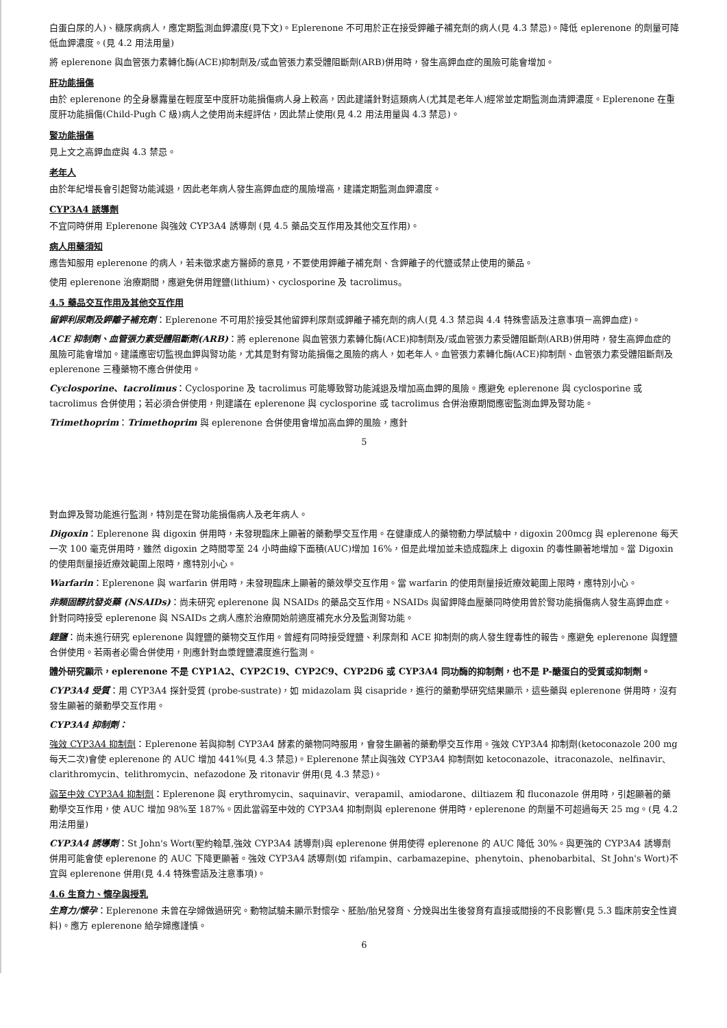白蛋白尿的人)、糖尿病病人，應定期監測血鉀濃度(見下文)。Eplerenone 不可用於正在接受鉀離子補充劑的病人(見 4.3 禁忌)。降低 eplerenone 的劑量可降低血鉀濃度。(見 4.2 用法用量)
將 eplerenone 與血管張力素轉化酶(ACE)抑制劑及/或血管張力素受體阻斷劑(ARB)併用時，發生高鉀血症的風險可能會增加。
肝功能損傷
由於 eplerenone 的全身暴露量在輕度至中度肝功能損傷病人身上較高，因此建議針對這類病人(尤其是老年人)經常並定期監測血清鉀濃度。Eplerenone 在重度肝功能損傷(Child-Pugh C 級)病人之使用尚未經評估，因此禁止使用(見 4.2 用法用量與 4.3 禁忌)。
腎功能損傷
見上文之高鉀血症與 4.3 禁忌。
老年人
由於年紀增長會引起腎功能減退，因此老年病人發生高鉀血症的風險增高，建議定期監測血鉀濃度。
CYP3A4 誘導劑
不宜同時併用 Eplerenone 與強效 CYP3A4 誘導劑 (見 4.5 藥品交互作用及其他交互作用)。
病人用藥須知
應告知服用 eplerenone 的病人，若未徵求處方醫師的意見，不要使用鉀離子補充劑、含鉀離子的代鹽或禁止使用的藥品。
使用 eplerenone 治療期間，應避免併用鋰鹽(lithium)、cyclosporine 及 tacrolimus。
4.5 藥品交互作用及其他交互作用
留鉀利尿劑及鉀離子補充劑：Eplerenone 不可用於接受其他留鉀利尿劑或鉀離子補充劑的病人(見 4.3 禁忌與 4.4 特殊警語及注意事項－高鉀血症)。
ACE 抑制劑、血管張力素受體阻斷劑(ARB)：將 eplerenone 與血管張力素轉化酶(ACE)抑制劑及/或血管張力素受體阻斷劑(ARB)併用時，發生高鉀血症的風險可能會增加。建議應密切監視血鉀與腎功能，尤其是對有腎功能損傷之風險的病人，如老年人。血管張力素轉化酶(ACE)抑制劑、血管張力素受體阻斷劑及 eplerenone 三種藥物不應合併使用。
Cyclosporine、tacrolimus：Cyclosporine 及 tacrolimus 可能導致腎功能減退及增加高血鉀的風險。應避免 eplerenone 與 cyclosporine 或 tacrolimus 合併使用；若必須合併使用，則建議在 eplerenone 與 cyclosporine 或 tacrolimus 合併治療期間應密監測血鉀及腎功能。
Trimethoprim：Trimethoprim 與 eplerenone 合併使用會增加高血鉀的風險，應針
5
對血鉀及腎功能進行監測，特別是在腎功能損傷病人及老年病人。
Digoxin：Eplerenone 與 digoxin 併用時，未發現臨床上顯著的藥動學交互作用。在健康成人的藥物動力學試驗中，digoxin 200mcg 與 eplerenone 每天一次 100 毫克併用時，雖然 digoxin 之時間零至 24 小時曲線下面積(AUC)增加 16%，但是此增加並未造成臨床上 digoxin 的毒性顯著地增加。當 Digoxin 的使用劑量接近療效範圍上限時，應特別小心。
Warfarin：Eplerenone 與 warfarin 併用時，未發現臨床上顯著的藥效學交互作用。當 warfarin 的使用劑量接近療效範圍上限時，應特別小心。
非類固醇抗發炎藥 (NSAIDs)：尚未研究 eplerenone 與 NSAIDs 的藥品交互作用。NSAIDs 與留鉀降血壓藥同時使用曾於腎功能損傷病人發生高鉀血症。針對同時接受 eplerenone 與 NSAIDs 之病人應於治療開始前適度補充水分及監測腎功能。
鋰鹽：尚未進行研究 eplerenone 與鋰鹽的藥物交互作用。曾經有同時接受鋰鹽、利尿劑和 ACE 抑制劑的病人發生鋰毒性的報告。應避免 eplerenone 與鋰鹽合併使用。若兩者必需合併使用，則應針對血漿鋰鹽濃度進行監測。
體外研究顯示，eplerenone 不是 CYP1A2、CYP2C19、CYP2C9、CYP2D6 或 CYP3A4 同功酶的抑制劑，也不是 P-醣蛋白的受質或抑制劑。
CYP3A4 受質：用 CYP3A4 探針受質 (probe-sustrate)，如 midazolam 與 cisapride，進行的藥動學研究結果顯示，這些藥與 eplerenone 併用時，沒有發生顯著的藥動學交互作用。
CYP3A4 抑制劑：
強效 CYP3A4 抑制劑：Eplerenone 若與抑制 CYP3A4 酵素的藥物同時服用，會發生顯著的藥動學交互作用。強效 CYP3A4 抑制劑(ketoconazole 200 mg 每天二次)會使 eplerenone 的 AUC 增加 441%(見 4.3 禁忌)。Eplerenone 禁止與強效 CYP3A4 抑制劑如 ketoconazole、itraconazole、nelfinavir、clarithromycin、telithromycin、nefazodone 及 ritonavir 併用(見 4.3 禁忌)。
弱至中效 CYP3A4 抑制劑：Eplerenone 與 erythromycin、saquinavir、verapamil、amiodarone、diltiazem 和 fluconazole 併用時，引起顯著的藥動學交互作用，使 AUC 增加 98%至 187%。因此當弱至中效的 CYP3A4 抑制劑與 eplerenone 併用時，eplerenone 的劑量不可超過每天 25 mg。(見 4.2 用法用量)
CYP3A4 誘導劑：St John's Wort(聖約翰草,強效 CYP3A4 誘導劑)與 eplerenone 併用使得 eplerenone 的 AUC 降低 30%。與更強的 CYP3A4 誘導劑併用可能會使 eplerenone 的 AUC 下降更顯著。強效 CYP3A4 誘導劑(如 rifampin、carbamazepine、phenytoin、phenobarbital、St John's Wort)不宜與 eplerenone 併用(見 4.4 特殊警語及注意事項)。
4.6 生育力、懷孕與授乳
生育力/懷孕：Eplerenone 未曾在孕婦做過研究。動物試驗未顯示對懷孕、胚胎/胎兒發育、分娩與出生後發育有直接或間接的不良影響(見 5.3 臨床前安全性資料)。應方 eplerenone 給孕婦應謹慎。
6